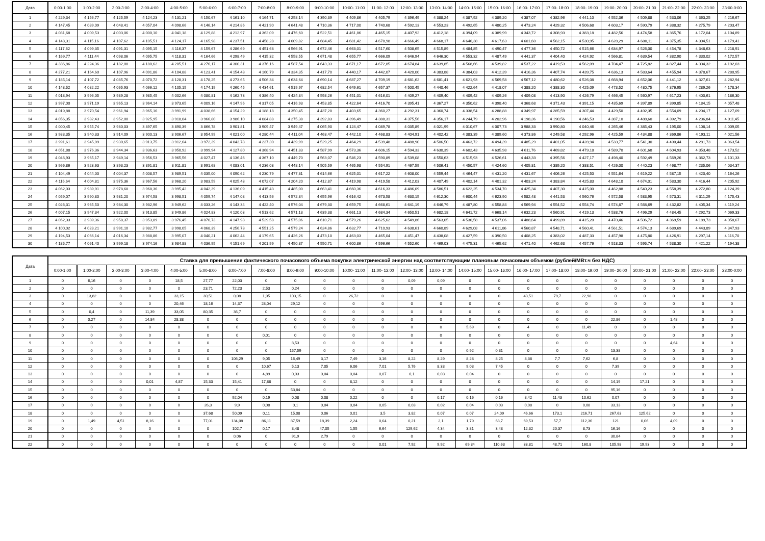| Дата | 0:00-1:00 | 1:00-2:00 | 2:00-3:00 | 3:00-4:00 | 4:00-5:00 | 5:00-6:00 | 6:00-7:00 | 7:00-8:00 | 8:00-9:00 | 9:00-10:00 | 10:00- 11:00 | 11:00- 12:00 | 12:00- 13:00 | 13:00- 14:00 | 14:00- 15:00 | 15:00- 16:00 | 16:00- 17:00 | 17:00- 18:00 | 18:00- 19:00 | 19:00- 20:00 | 20:00- 21:00 | 21:00- 22:00 | 22:00- 23:00 | 23:00-0:00 |
| --- | --- | --- | --- | --- | --- | --- | --- | --- | --- | --- | --- | --- | --- | --- | --- | --- | --- | --- | --- | --- | --- | --- | --- | --- |
| 1 | 4 229,34 | 4 156,77 | 4 125,59 | 4 124,23 | 4 131,21 | 4 150,67 | 4 161,10 | 4 164,71 | 4 258,14 | 4 390,39 | 4 409,86 | 4 405,79 | 4 396,49 | 4 388,24 | 4 387,92 | 4 389,20 | 4 387,07 | 4 382,96 | 4 441,10 | 4 552,36 | 4 509,88 | 4 533,06 | 4 363,25 | 4 216,67 |
| 2 | 4 147,45 | 4 089,09 | 4 048,41 | 4 057,04 | 4 098,66 | 4 146,14 | 4 214,86 | 4 421,90 | 4 641,48 | 4 710,36 | 4 717,00 | 4 740,68 | 4 592,13 | 4 553,23 | 4 492,65 | 4 480,25 | 4 473,24 | 4 429,32 | 4 506,68 | 4 603,17 | 4 590,79 | 4 388,32 | 4 275,79 | 4 203,47 |
| 3 | 4 081,68 | 4 009,53 | 4 003,06 | 4 000,10 | 4 041,18 | 4 129,88 | 4 212,97 | 4 362,09 | 4 476,60 | 4 522,51 | 4 461,86 | 4 465,15 | 4 407,92 | 4 412,18 | 4 394,09 | 4 389,99 | 4 343,72 | 4 308,93 | 4 383,18 | 4 482,56 | 4 474,58 | 4 365,76 | 4 172,04 | 4 104,89 |
| 4 | 4 148,31 | 4 115,16 | 4 107,62 | 4 105,51 | 4 124,17 | 4 165,98 | 4 237,51 | 4 458,28 | 4 609,82 | 4 684,45 | 4 681,42 | 4 678,98 | 4 666,49 | 4 668,17 | 4 646,38 | 4 617,63 | 4 601,60 | 4 562,15 | 4 530,95 | 4 628,29 | 4 600,11 | 4 375,35 | 4 304,51 | 4 179,41 |
| 5 | 4 117,62 | 4 099,35 | 4 091,31 | 4 095,15 | 4 116,37 | 4 159,67 | 4 286,69 | 4 451,63 | 4 566,91 | 4 672,46 | 4 663,01 | 4 517,60 | 4 508,65 | 4 515,89 | 4 484,85 | 4 490,47 | 4 477,36 | 4 450,72 | 4 515,66 | 4 634,97 | 4 526,00 | 4 454,78 | 4 348,63 | 4 218,91 |
| 6 | 4 169,77 | 4 111,44 | 4 098,06 | 4 095,75 | 4 118,31 | 4 164,66 | 4 298,49 | 4 415,32 | 4 558,55 | 4 671,48 | 4 655,77 | 4 666,09 | 4 646,94 | 4 646,30 | 4 553,32 | 4 487,49 | 4 441,37 | 4 404,40 | 4 424,92 | 4 566,81 | 4 639,54 | 4 382,90 | 4 330,02 | 4 172,57 |
| 7 | 4 336,86 | 4 224,36 | 4 182,08 | 4 180,62 | 4 205,51 | 4 276,17 | 4 300,31 | 4 376,16 | 4 587,54 | 4 643,33 | 4 671,17 | 4 672,85 | 4 674,84 | 4 639,85 | 4 568,66 | 4 539,82 | 4 537,22 | 4 419,53 | 4 562,09 | 4 704,47 | 4 725,82 | 4 827,44 | 4 334,32 | 4 192,03 |
| 8 | 4 277,21 | 4 164,60 | 4 107,96 | 4 091,86 | 4 104,88 | 4 123,41 | 4 154,43 | 4 160,79 | 4 334,35 | 4 417,70 | 4 440,17 | 4 442,07 | 4 420,00 | 4 383,88 | 4 384,03 | 4 412,39 | 4 416,36 | 4 407,74 | 4 439,75 | 4 636,13 | 4 583,64 | 4 455,94 | 4 378,67 | 4 280,95 |
| 9 | 4 185,14 | 4 107,72 | 4 085,76 | 4 070,72 | 4 128,31 | 4 178,25 | 4 273,65 | 4 506,34 | 4 634,64 | 4 690,14 | 4 687,27 | 4 709,19 | 4 681,62 | 4 681,41 | 4 621,93 | 4 569,58 | 4 567,12 | 4 480,62 | 4 526,08 | 4 668,94 | 4 652,06 | 4 441,12 | 4 327,61 | 4 282,94 |
| 10 | 4 148,52 | 4 082,22 | 4 065,93 | 4 066,12 | 4 105,15 | 4 174,19 | 4 260,45 | 4 434,61 | 4 519,97 | 4 682,54 | 4 649,61 | 4 657,37 | 4 500,45 | 4 440,46 | 4 422,64 | 4 418,07 | 4 388,20 | 4 388,30 | 4 425,09 | 4 473,52 | 4 480,75 | 4 376,95 | 4 289,26 | 4 178,34 |
| 11 | 4 018,94 | 3 996,05 | 3 989,28 | 3 985,45 | 4 002,66 | 4 080,81 | 4 162,73 | 4 386,40 | 4 424,84 | 4 598,26 | 4 451,01 | 4 616,01 | 4 409,27 | 4 409,40 | 4 409,42 | 4 409,26 | 4 409,08 | 4 413,90 | 4 426,79 | 4 466,45 | 4 560,97 | 4 617,23 | 4 400,61 | 4 186,30 |
| 12 | 3 997,00 | 3 971,19 | 3 965,13 | 3 964,14 | 3 973,65 | 4 009,16 | 4 147,96 | 4 317,05 | 4 416,93 | 4 453,85 | 4 422,64 | 4 416,70 | 4 395,41 | 4 367,27 | 4 350,62 | 4 398,40 | 4 368,68 | 4 371,43 | 4 391,15 | 4 435,69 | 4 397,89 | 4 399,85 | 4 184,15 | 4 057,48 |
| 13 | 4 019,88 | 3 970,54 | 3 961,94 | 3 965,16 | 3 991,99 | 4 038,66 | 4 154,29 | 4 188,18 | 4 350,45 | 4 437,20 | 4 403,65 | 4 360,27 | 4 292,31 | 4 360,74 | 4 338,54 | 4 288,88 | 4 349,97 | 4 285,59 | 4 307,44 | 4 429,50 | 4 492,35 | 4 554,09 | 4 204,17 | 4 127,09 |
| 14 | 4 056,35 | 3 982,43 | 3 952,00 | 3 925,95 | 3 918,04 | 3 966,80 | 3 986,10 | 4 084,88 | 4 275,38 | 4 392,83 | 4 396,49 | 4 388,31 | 4 375,56 | 4 356,17 | 4 244,79 | 4 202,96 | 4 198,36 | 4 190,56 | 4 246,53 | 4 387,10 | 4 488,60 | 4 392,79 | 4 236,84 | 4 011,45 |
| 15 | 4 000,45 | 3 955,74 | 3 930,03 | 3 897,65 | 3 890,39 | 3 866,78 | 3 901,81 | 3 909,47 | 3 949,47 | 4 065,90 | 4 124,47 | 4 089,78 | 4 035,89 | 4 021,99 | 4 010,67 | 4 007,73 | 3 988,33 | 3 990,80 | 4 040,46 | 4 265,46 | 4 385,43 | 4 195,00 | 4 108,14 | 4 009,05 |
| 16 | 3 983,35 | 3 940,33 | 3 914,09 | 3 900,13 | 3 906,67 | 3 954,99 | 4 021,00 | 4 280,44 | 4 411,04 | 4 463,47 | 4 442,10 | 4 468,83 | 4 404,91 | 4 402,42 | 4 383,39 | 4 389,60 | 4 373,86 | 4 249,58 | 4 292,96 | 4 425,59 | 4 434,88 | 4 369,86 | 4 193,11 | 4 021,56 |
| 17 | 3 991,61 | 3 945,99 | 3 930,65 | 3 913,75 | 3 912,64 | 3 972,39 | 4 043,78 | 4 237,30 | 4 439,99 | 4 529,25 | 4 464,29 | 4 539,48 | 4 488,90 | 4 506,50 | 4 463,72 | 4 494,39 | 4 485,29 | 4 401,05 | 4 428,94 | 4 533,77 | 4 541,30 | 4 490,44 | 4 281,73 | 4 063,54 |
| 18 | 4 051,88 | 3 976,36 | 3 944,34 | 3 936,63 | 3 950,92 | 3 999,94 | 4 127,80 | 4 368,94 | 4 451,83 | 4 587,99 | 4 573,36 | 4 606,15 | 4 594,33 | 4 630,39 | 4 602,43 | 4 635,98 | 4 611,76 | 4 469,82 | 4 479,18 | 4 589,70 | 4 601,68 | 4 604,93 | 4 353,48 | 4 173,52 |
| 19 | 4 046,93 | 3 965,17 | 3 949,14 | 3 956,53 | 3 965,56 | 4 027,47 | 4 136,46 | 4 367,10 | 4 449,70 | 4 563,07 | 4 546,23 | 4 590,89 | 4 539,08 | 4 550,63 | 4 515,93 | 4 526,61 | 4 443,33 | 4 395,56 | 4 427,17 | 4 498,40 | 4 592,49 | 4 569,26 | 4 362,73 | 4 101,33 |
| 20 | 3 966,86 | 3 923,63 | 3 893,23 | 3 891,81 | 3 911,81 | 3 991,68 | 4 083,01 | 4 236,03 | 4 448,14 | 4 505,59 | 4 465,98 | 4 554,91 | 4 467,59 | 4 506,41 | 4 450,57 | 4 424,60 | 4 405,81 | 4 389,20 | 4 388,51 | 4 426,00 | 4 440,23 | 4 468,77 | 4 235,06 | 4 034,37 |
| 21 | 4 104,49 | 4 044,00 | 4 004,37 | 4 008,57 | 3 989,51 | 4 035,00 | 4 090,62 | 4 230,79 | 4 477,31 | 4 614,66 | 4 625,01 | 4 617,22 | 4 608,00 | 4 559,44 | 4 464,47 | 4 431,20 | 4 431,67 | 4 406,26 | 4 425,50 | 4 551,64 | 4 619,22 | 4 587,15 | 4 420,40 | 4 164,26 |
| 22 | 4 116,64 | 4 004,81 | 3 975,36 | 3 967,56 | 3 968,20 | 3 983,59 | 4 025,43 | 4 072,07 | 4 204,20 | 4 412,87 | 4 419,98 | 4 419,58 | 4 412,03 | 4 407,49 | 4 402,14 | 4 401,32 | 4 403,24 | 4 383,84 | 4 425,83 | 4 648,10 | 4 674,01 | 4 583,30 | 4 416,44 | 4 205,92 |
| 23 | 4 062,03 | 3 989,91 | 3 978,68 | 3 968,36 | 3 995,42 | 4 042,39 | 4 136,09 | 4 415,43 | 4 485,00 | 4 663,41 | 4 660,36 | 4 616,33 | 4 486,09 | 4 586,51 | 4 622,25 | 4 534,70 | 4 425,34 | 4 407,30 | 4 415,00 | 4 462,88 | 4 540,23 | 4 558,39 | 4 272,80 | 4 124,39 |
| 24 | 4 059,07 | 3 990,80 | 3 981,20 | 3 974,58 | 3 998,51 | 4 059,74 | 4 147,08 | 4 413,56 | 4 572,84 | 4 655,96 | 4 616,42 | 4 673,58 | 4 630,15 | 4 612,30 | 4 600,44 | 4 623,90 | 4 582,48 | 4 441,53 | 4 560,76 | 4 572,58 | 4 583,95 | 4 573,31 | 4 311,29 | 4 175,43 |
| 25 | 4 026,31 | 3 965,50 | 3 934,30 | 3 932,96 | 3 949,62 | 4 033,26 | 4 143,34 | 4 422,40 | 4 576,04 | 4 679,30 | 4 659,75 | 4 668,61 | 4 641,19 | 4 646,79 | 4 487,80 | 4 558,84 | 4 569,94 | 4 554,52 | 4 554,74 | 4 574,87 | 4 568,69 | 4 432,82 | 4 405,34 | 4 119,24 |
| 26 | 4 007,15 | 3 947,34 | 3 922,00 | 3 913,85 | 3 949,86 | 4 024,83 | 4 120,03 | 4 513,62 | 4 571,13 | 4 639,38 | 4 661,13 | 4 684,34 | 4 650,51 | 4 682,18 | 4 641,72 | 4 668,14 | 4 632,23 | 4 560,91 | 4 419,13 | 4 538,76 | 4 496,29 | 4 484,45 | 4 292,73 | 4 069,33 |
| 27 | 4 062,33 | 3 989,36 | 3 958,37 | 3 953,89 | 3 976,45 | 4 070,73 | 4 147,98 | 4 529,58 | 4 575,06 | 4 610,71 | 4 579,26 | 4 625,62 | 4 549,86 | 4 563,05 | 4 530,58 | 4 537,06 | 4 488,64 | 4 499,89 | 4 415,20 | 4 470,46 | 4 506,72 | 4 369,59 | 4 189,73 | 4 058,67 |
| 28 | 4 100,02 | 4 028,21 | 3 991,10 | 3 982,77 | 3 998,05 | 4 068,39 | 4 256,73 | 4 551,25 | 4 579,24 | 4 624,86 | 4 632,77 | 4 710,93 | 4 638,61 | 4 660,89 | 4 629,08 | 4 611,86 | 4 560,87 | 4 548,71 | 4 560,41 | 4 561,51 | 4 574,13 | 4 689,69 | 4 443,89 | 4 347,93 |
| 29 | 4 194,53 | 4 066,14 | 4 016,34 | 3 988,86 | 3 995,07 | 4 040,21 | 4 062,44 | 4 179,65 | 4 426,26 | 4 473,10 | 4 463,03 | 4 465,04 | 4 451,47 | 4 438,08 | 4 427,59 | 4 390,50 | 4 408,25 | 4 383,02 | 4 487,33 | 4 457,98 | 4 475,80 | 4 426,91 | 4 297,14 | 4 116,70 |
| 30 | 4 185,77 | 4 061,40 | 3 999,18 | 3 974,16 | 3 984,88 | 4 036,95 | 4 151,69 | 4 201,99 | 4 450,87 | 4 550,71 | 4 600,86 | 4 596,66 | 4 552,60 | 4 469,03 | 4 475,31 | 4 465,62 | 4 471,40 | 4 462,63 | 4 457,76 | 4 518,33 | 4 595,74 | 4 538,30 | 4 421,22 | 4 194,38 |
| Дата | Ставка для превышения фактического почасового объема покупки электрической энергии над соответствующим плановым почасовым объемом (рублей/МВт.ч без НДС) | | | | | | | | | | | | | | | | | | | | | | | |
| --- | --- | --- | --- | --- | --- | --- | --- | --- | --- | --- | --- | --- | --- | --- | --- | --- | --- | --- | --- | --- | --- | --- | --- | --- |
| | 0:00-1:00 | 1:00-2:00 | 2:00-3:00 | 3:00-4:00 | 4:00-5:00 | 5:00-6:00 | 6:00-7:00 | 7:00-8:00 | 8:00-9:00 | 9:00-10:00 | 10:00- 11:00 | 11:00- 12:00 | 12:00- 13:00 | 13:00- 14:00 | 14:00- 15:00 | 15:00- 16:00 | 16:00- 17:00 | 17:00- 18:00 | 18:00- 19:00 | 19:00- 20:00 | 20:00- 21:00 | 21:00- 22:00 | 22:00- 23:00 | 23:00-0:00 |
| 1 | 0 | 6,16 | 0 | 0 | 18,5 | 27,77 | 22,03 | 0 | 0 | 0 | 0 | 0 | 0,09 | 0,09 | 0 | 0 | 0 | 0 | 0 | 0 | 0 | 0 | 0 | 0 |
| 2 | 0 | 0 | 0 | 0 | 0 | 23,71 | 72,23 | 2,53 | 0,24 | 0 | 0 | 0 | 0 | 0 | 0 | 0 | 0 | 0 | 0 | 0 | 0 | 0 | 0 | 0 |
| 3 | 0 | 13,82 | 0 | 0 | 33,15 | 30,51 | 0,08 | 1,95 | 103,15 | 0 | 26,72 | 0 | 0 | 0 | 0 | 0 | 43,51 | 79,7 | 22,98 | 0 | 0 | 0 | 0 | 0 |
| 4 | 0 | 0 | 0 | 0 | 20,46 | 18,16 | 14,37 | 28,04 | 29,12 | 0 | 0 | 0 | 0 | 0 | 0 | 0 | 0 | 0 | 0 | 0 | 0 | 0 | 0 | 0 |
| 5 | 0 | 0,4 | 0 | 11,39 | 33,05 | 80,35 | 36,7 | 0 | 0 | 0 | 0 | 0 | 0 | 0 | 0 | 0 | 0 | 0 | 0 | 0 | 0 | 0 | 0 | 0 |
| 6 | 0 | 0,27 | 0 | 14,84 | 28,38 | 0 | 0 | 0 | 0 | 0 | 0 | 0 | 0 | 0 | 0 | 0 | 0 | 0 | 0 | 22,86 | 0 | 1,48 | 0 | 0 |
| 7 | 0 | 0 | 0 | 0 | 0 | 0 | 0 | 0 | 0 | 0 | 0 | 0 | 0 | 0 | 5,69 | 0 | 4 | 0 | 11,49 | 0 | 0 | 0 | 0 | 0 |
| 8 | 0 | 0 | 0 | 0 | 0 | 0 | 0 | 0,01 | 0 | 0 | 0 | 0 | 0 | 0 | 0 | 0 | 0 | 0 | 0 | 0 | 0 | 0 | 0 | 0 |
| 9 | 0 | 0 | 0 | 0 | 0 | 0 | 0 | 0 | 8,53 | 0 | 0 | 0 | 0 | 0 | 0 | 0 | 0 | 0 | 0 | 0 | 0 | 4,64 | 0 | 0 |
| 10 | 0 | 0 | 0 | 0 | 0 | 0 | 0 | 0 | 157,59 | 0 | 0 | 0 | 0 | 0 | 0,92 | 0,31 | 0 | 0 | 0 | 13,38 | 0 | 0 | 0 | 0 |
| 11 | 0 | 0 | 0 | 0 | 0 | 0 | 106,29 | 9,05 | 16,49 | 3,17 | 7,49 | 3,16 | 8,22 | 8,29 | 8,28 | 8,25 | 8,38 | 7,7 | 7,62 | 6,8 | 0 | 0 | 0 | 0 |
| 12 | 0 | 0 | 0 | 0 | 0 | 0 | 0 | 10,67 | 5,13 | 7,05 | 6,06 | 7,01 | 5,76 | 8,33 | 9,03 | 7,45 | 0 | 0 | 0 | 7,39 | 0 | 0 | 0 | 0 |
| 13 | 0 | 0 | 0 | 0 | 0 | 0 | 0 | 4,89 | 0,03 | 0,04 | 0,04 | 0,07 | 0,1 | 0,03 | 0,04 | 0 | 0 | 0 | 0 | 0 | 0 | 0 | 0 | 0 |
| 14 | 0 | 0 | 0 | 0,01 | 4,87 | 15,33 | 15,41 | 17,88 | 0 | 0 | 8,12 | 0 | 0 | 0 | 0 | 0 | 0 | 0 | 0 | 14,19 | 17,21 | 0 | 0 | 0 |
| 15 | 0 | 0 | 0 | 0 | 0 | 0 | 0 | 0 | 53,84 | 0 | 0 | 0 | 0 | 0 | 0 | 0 | 0 | 0 | 0 | 95,16 | 0 | 0 | 0 | 0 |
| 16 | 0 | 0 | 0 | 0 | 0 | 0 | 92,04 | 0,19 | 0,08 | 0,08 | 0,22 | 0 | 0 | 0,17 | 0,16 | 0,16 | 8,42 | 11,43 | 10,62 | 0,07 | 0 | 0 | 0 | 0 |
| 17 | 0 | 0 | 0 | 0 | 0 | 26,3 | 9,9 | 0,08 | 0,1 | 0,04 | 0,04 | 0,05 | 0,03 | 0,02 | 0,04 | 0,03 | 0,08 | 0 | 0,08 | 33,13 | 0 | 0 | 0 | 0 |
| 18 | 0 | 0 | 0 | 0 | 0 | 37,68 | 50,09 | 0,11 | 15,08 | 0,06 | 0,01 | 3,5 | 3,82 | 0,07 | 0,07 | 24,09 | 46,66 | 173,1 | 216,71 | 267,63 | 125,62 | 0 | 0 | 0 |
| 19 | 0 | 1,49 | 4,51 | 8,16 | 0 | 77,01 | 134,08 | 86,11 | 87,59 | 18,39 | 2,24 | 0,64 | 0,21 | 2,1 | 1,79 | 68,7 | 69,53 | 57,7 | 112,36 | 121 | 0,06 | 4,09 | 0 | 0 |
| 20 | 0 | 0 | 0 | 0 | 0 | 0 | 102,7 | 0,17 | 3,48 | 47,05 | 1,55 | 6,64 | 129,62 | 4,34 | 3,81 | 3,48 | 12,32 | 20,37 | 8,73 | 16,16 | 0 | 0 | 0 | 0 |
| 21 | 0 | 0 | 0 | 0 | 0 | 0 | 0,06 | 0 | 91,9 | 2,79 | 0 | 0 | 0 | 0 | 0 | 0 | 0 | 0 | 0 | 30,84 | 0 | 0 | 0 | 0 |
| 22 | 0 | 0 | 0 | 0 | 0 | 0 | 0 | 0 | 0 | 0 | 0 | 0,01 | 7,92 | 9,92 | 69,34 | 110,63 | 33,81 | 48,71 | 160,8 | 105,98 | 19,93 | 0 | 0 | 0 |